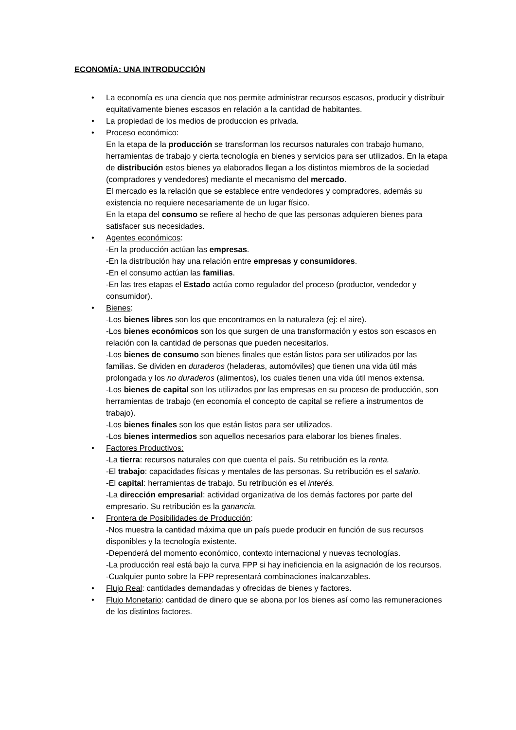ECONOMÍA: UNA INTRODUCCIÓN
• La economía es una ciencia que nos permite administrar recursos escasos, producir y distribuir equitativamente bienes escasos en relación a la cantidad de habitantes.
• La propiedad de los medios de produccion es privada.
• Proceso económico:
En la etapa de la producción se transforman los recursos naturales con trabajo humano, herramientas de trabajo y cierta tecnología en bienes y servicios para ser utilizados. En la etapa de distribución estos bienes ya elaborados llegan a los distintos miembros de la sociedad (compradores y vendedores) mediante el mecanismo del mercado.
El mercado es la relación que se establece entre vendedores y compradores, además su existencia no requiere necesariamente de un lugar físico.
En la etapa del consumo se refiere al hecho de que las personas adquieren bienes para satisfacer sus necesidades.
• Agentes económicos:
-En la producción actúan las empresas.
-En la distribución hay una relación entre empresas y consumidores.
-En el consumo actúan las familias.
-En las tres etapas el Estado actúa como regulador del proceso (productor, vendedor y consumidor).
• Bienes:
-Los bienes libres son los que encontramos en la naturaleza (ej: el aire).
-Los bienes económicos son los que surgen de una transformación y estos son escasos en relación con la cantidad de personas que pueden necesitarlos.
-Los bienes de consumo son bienes finales que están listos para ser utilizados por las familias. Se dividen en duraderos (heladeras, automóviles) que tienen una vida útil más prolongada y los no duraderos (alimentos), los cuales tienen una vida útil menos extensa.
-Los bienes de capital son los utilizados por las empresas en su proceso de producción, son herramientas de trabajo (en economía el concepto de capital se refiere a instrumentos de trabajo).
-Los bienes finales son los que están listos para ser utilizados.
-Los bienes intermedios son aquellos necesarios para elaborar los bienes finales.
• Factores Productivos:
-La tierra: recursos naturales con que cuenta el país. Su retribución es la renta.
-El trabajo: capacidades físicas y mentales de las personas. Su retribución es el salario.
-El capital: herramientas de trabajo. Su retribución es el interés.
-La dirección empresarial: actividad organizativa de los demás factores por parte del empresario. Su retribución es la ganancia.
• Frontera de Posibilidades de Producción:
-Nos muestra la cantidad máxima que un país puede producir en función de sus recursos disponibles y la tecnología existente.
-Dependerá del momento económico, contexto internacional y nuevas tecnologías.
-La producción real está bajo la curva FPP si hay ineficiencia en la asignación de los recursos.
-Cualquier punto sobre la FPP representará combinaciones inalcanzables.
• Flujo Real: cantidades demandadas y ofrecidas de bienes y factores.
• Flujo Monetario: cantidad de dinero que se abona por los bienes así como las remuneraciones de los distintos factores.